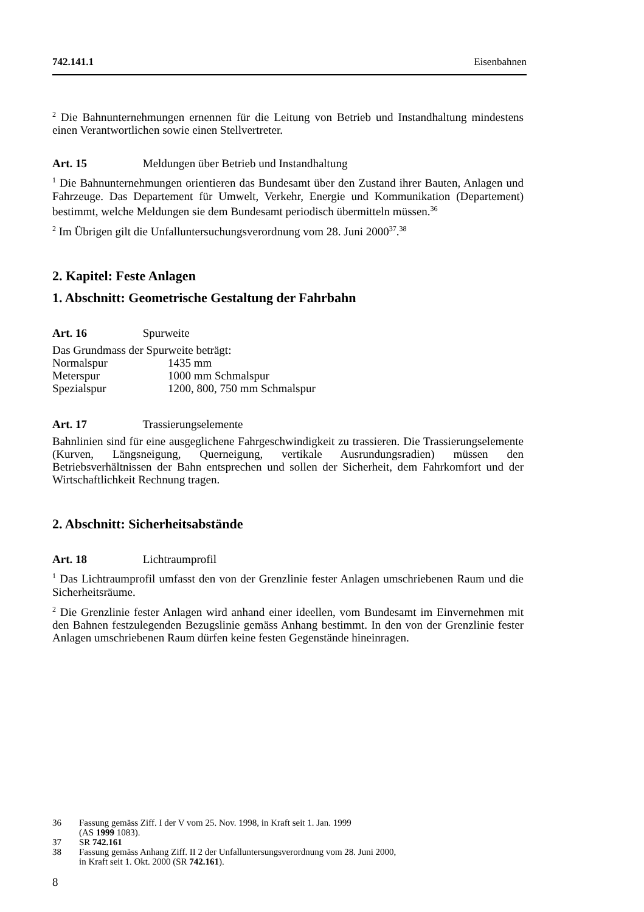742.141.1 Eisenbahnen
<sup>2</sup> Die Bahnunternehmungen ernennen für die Leitung von Betrieb und Instandhaltung mindestens einen Verantwortlichen sowie einen Stellvertreter.
Art. 15 Meldungen über Betrieb und Instandhaltung
<sup>1</sup> Die Bahnunternehmungen orientieren das Bundesamt über den Zustand ihrer Bauten, Anlagen und Fahrzeuge. Das Departement für Umwelt, Verkehr, Energie und Kommunikation (Departement) bestimmt, welche Meldungen sie dem Bundesamt periodisch übermitteln müssen.<sup>36</sup>
<sup>2</sup> Im Übrigen gilt die Unfalluntersuchungsverordnung vom 28. Juni 2000<sup>37</sup>.<sup>38</sup>
2. Kapitel: Feste Anlagen
1. Abschnitt: Geometrische Gestaltung der Fahrbahn
Art. 16 Spurweite
Das Grundmass der Spurweite beträgt:
| Normalspur | 1435 mm |
| Meterspur | 1000 mm Schmalspur |
| Spezialspur | 1200, 800, 750 mm Schmalspur |
Art. 17 Trassierungselemente
Bahnlinien sind für eine ausgeglichene Fahrgeschwindigkeit zu trassieren. Die Trassierungselemente (Kurven, Längsneigung, Querneigung, vertikale Ausrundungsradien) müssen den Betriebsverhältnissen der Bahn entsprechen und sollen der Sicherheit, dem Fahrkomfort und der Wirtschaftlichkeit Rechnung tragen.
2. Abschnitt: Sicherheitsabstände
Art. 18 Lichtraumprofil
<sup>1</sup> Das Lichtraumprofil umfasst den von der Grenzlinie fester Anlagen umschriebenen Raum und die Sicherheitsräume.
<sup>2</sup> Die Grenzlinie fester Anlagen wird anhand einer ideellen, vom Bundesamt im Einvernehmen mit den Bahnen festzulegenden Bezugslinie gemäss Anhang bestimmt. In den von der Grenzlinie fester Anlagen umschriebenen Raum dürfen keine festen Gegenstände hineinragen.
36 Fassung gemäss Ziff. I der V vom 25. Nov. 1998, in Kraft seit 1. Jan. 1999
(AS 1999 1083).
37 SR 742.161
38 Fassung gemäss Anhang Ziff. II 2 der Unfalluntersungsverordnung vom 28. Juni 2000,
in Kraft seit 1. Okt. 2000 (SR 742.161).
8